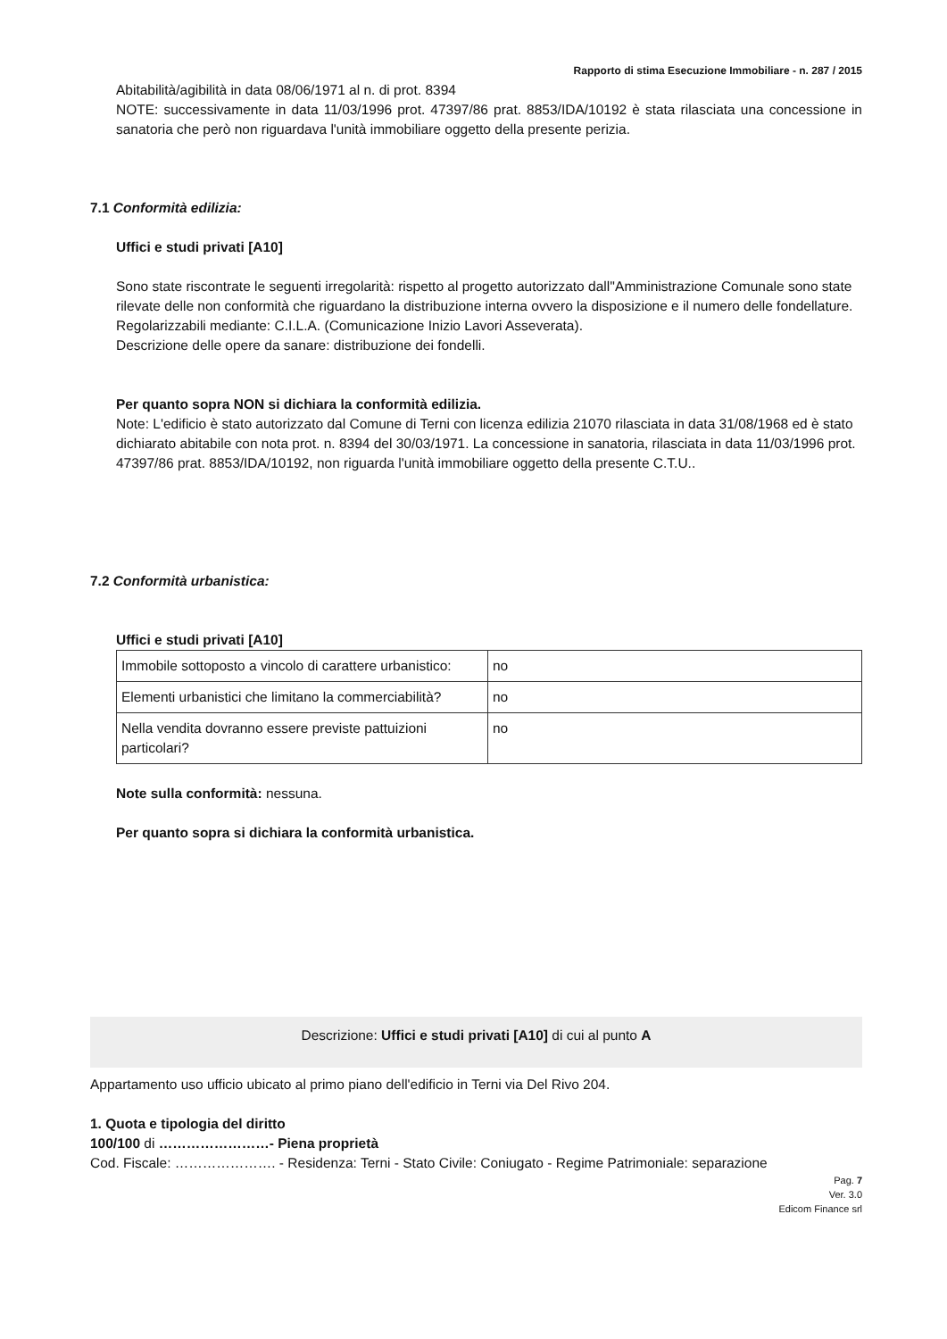Rapporto di stima Esecuzione Immobiliare - n. 287 / 2015
Abitabilità/agibilità in data 08/06/1971 al n. di prot. 8394
NOTE: successivamente in data 11/03/1996 prot. 47397/86 prat. 8853/IDA/10192 è stata rilasciata una concessione in sanatoria che però non riguardava l'unità immobiliare oggetto della presente perizia.
7.1 Conformità edilizia:
Uffici e studi privati [A10]
Sono state riscontrate le seguenti irregolarità: rispetto al progetto autorizzato dall''Amministrazione Comunale sono state rilevate delle non conformità che riguardano la distribuzione interna ovvero la disposizione e il numero delle fondellature.
Regolarizzabili mediante: C.I.L.A. (Comunicazione Inizio Lavori Asseverata).
Descrizione delle opere da sanare: distribuzione dei fondelli.
Per quanto sopra NON si dichiara la conformità edilizia.
Note: L'edificio è stato autorizzato dal Comune di Terni con licenza edilizia 21070 rilasciata in data 31/08/1968 ed è stato dichiarato abitabile con nota prot. n. 8394 del 30/03/1971. La concessione in sanatoria, rilasciata in data 11/03/1996 prot. 47397/86 prat. 8853/IDA/10192, non riguarda l'unità immobiliare oggetto della presente C.T.U..
7.2 Conformità urbanistica:
Uffici e studi privati [A10]
| Immobile sottoposto a vincolo di carattere urbanistico: | no |
| Elementi urbanistici che limitano la commerciabilità? | no |
| Nella vendita dovranno essere previste pattuizioni particolari? | no |
Note sulla conformità: nessuna.
Per quanto sopra si dichiara la conformità urbanistica.
Descrizione: Uffici e studi privati [A10] di cui al punto A
Appartamento uso ufficio ubicato al primo piano dell'edificio in Terni via Del Rivo 204.
1. Quota e tipologia del diritto
100/100 di ……………………- Piena proprietà
Cod. Fiscale: …………………. - Residenza: Terni - Stato Civile: Coniugato - Regime Patrimoniale: separazione
Pag. 7
Ver. 3.0
Edicom Finance srl